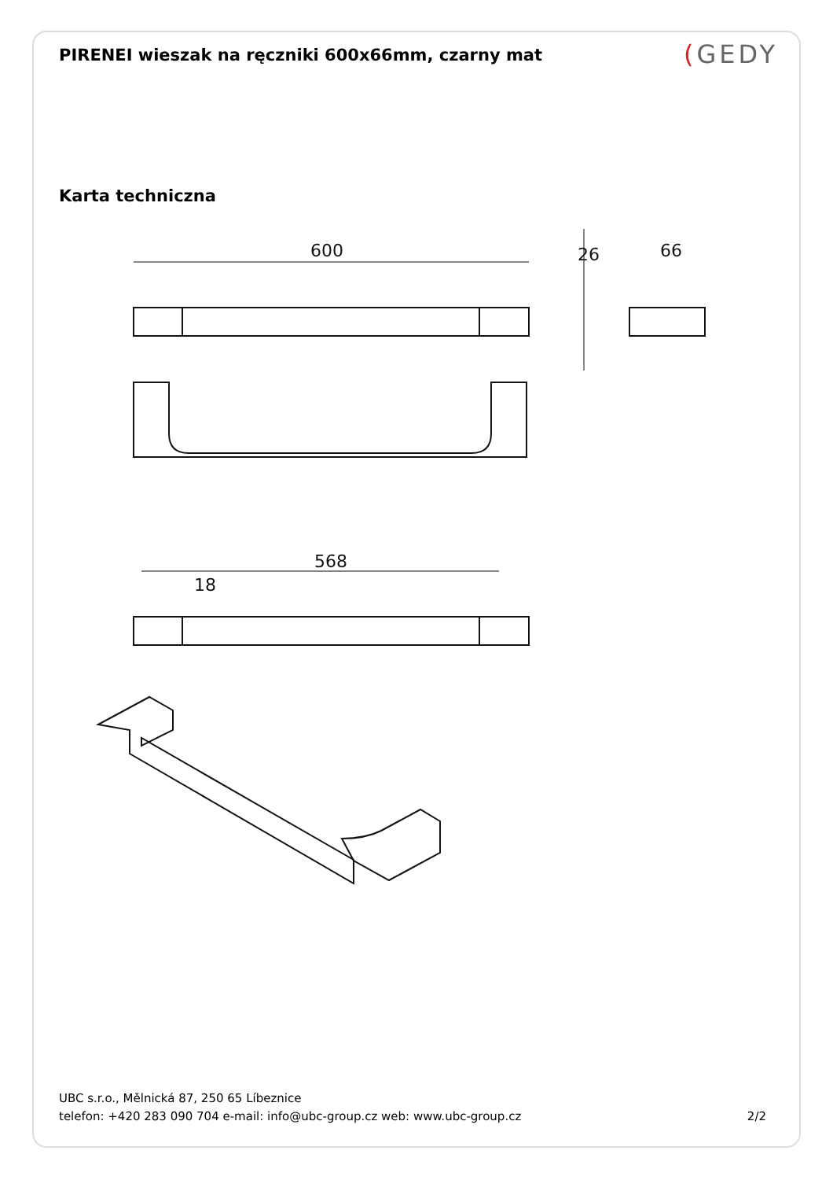PIRENEI wieszak na ręczniki 600x66mm, czarny mat
(GEDY
Karta techniczna
600
66
26
568
18
UBC s.r.o., Mělnická 87, 250 65 Líbeznice
telefon: +420 283 090 704 e-mail: info@ubc-group.cz web: www.ubc-group.cz
2/2